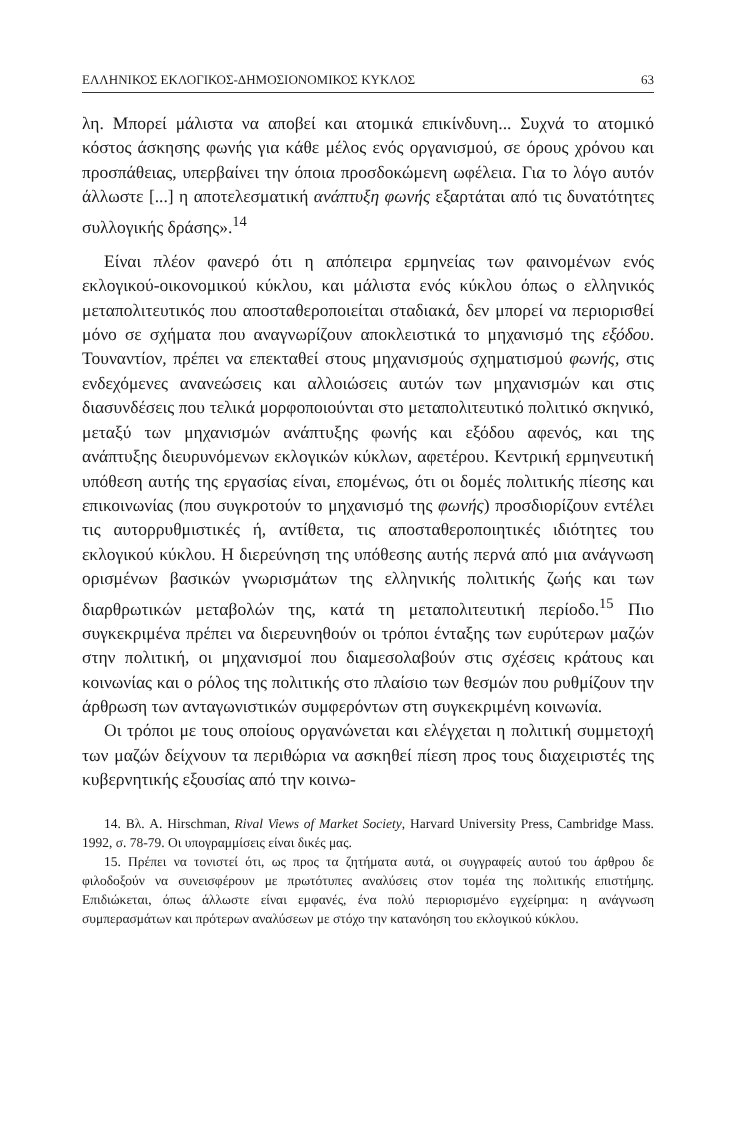ΕΛΛΗΝΙΚΟΣ ΕΚΛΟΓΙΚΟΣ-ΔΗΜΟΣΙΟΝΟΜΙΚΟΣ ΚΥΚΛΟΣ 63
λη. Μπορεί μάλιστα να αποβεί και ατομικά επικίνδυνη... Συχνά το ατομικό κόστος άσκησης φωνής για κάθε μέλος ενός οργανισμού, σε όρους χρόνου και προσπάθειας, υπερβαίνει την όποια προσδοκώμενη ωφέλεια. Για το λόγο αυτόν άλλωστε [...] η αποτελεσματική ανάπτυξη φωνής εξαρτάται από τις δυνατότητες συλλογικής δράσης».<sup>14</sup>
Είναι πλέον φανερό ότι η απόπειρα ερμηνείας των φαινομένων ενός εκλογικού-οικονομικού κύκλου, και μάλιστα ενός κύκλου όπως ο ελληνικός μεταπολιτευτικός που αποσταθεροποιείται σταδιακά, δεν μπορεί να περιορισθεί μόνο σε σχήματα που αναγνωρίζουν αποκλειστικά το μηχανισμό της εξόδου. Τουναντίον, πρέπει να επεκταθεί στους μηχανισμούς σχηματισμού φωνής, στις ενδεχόμενες ανανεώσεις και αλλοιώσεις αυτών των μηχανισμών και στις διασυνδέσεις που τελικά μορφοποιούνται στο μεταπολιτευτικό πολιτικό σκηνικό, μεταξύ των μηχανισμών ανάπτυξης φωνής και εξόδου αφενός, και της ανάπτυξης διευρυνόμενων εκλογικών κύκλων, αφετέρου. Κεντρική ερμηνευτική υπόθεση αυτής της εργασίας είναι, επομένως, ότι οι δομές πολιτικής πίεσης και επικοινωνίας (που συγκροτούν το μηχανισμό της φωνής) προσδιορίζουν εντέλει τις αυτορρυθμιστικές ή, αντίθετα, τις αποσταθεροποιητικές ιδιότητες του εκλογικού κύκλου. Η διερεύνηση της υπόθεσης αυτής περνά από μια ανάγνωση ορισμένων βασικών γνωρισμάτων της ελληνικής πολιτικής ζωής και των διαρθρωτικών μεταβολών της, κατά τη μεταπολιτευτική περίοδο.<sup>15</sup> Πιο συγκεκριμένα πρέπει να διερευνηθούν οι τρόποι ένταξης των ευρύτερων μαζών στην πολιτική, οι μηχανισμοί που διαμεσολαβούν στις σχέσεις κράτους και κοινωνίας και ο ρόλος της πολιτικής στο πλαίσιο των θεσμών που ρυθμίζουν την άρθρωση των ανταγωνιστικών συμφερόντων στη συγκεκριμένη κοινωνία.
Οι τρόποι με τους οποίους οργανώνεται και ελέγχεται η πολιτική συμμετοχή των μαζών δείχνουν τα περιθώρια να ασκηθεί πίεση προς τους διαχειριστές της κυβερνητικής εξουσίας από την κοινω-
14. Βλ. A. Hirschman, Rival Views of Market Society, Harvard University Press, Cambridge Mass. 1992, σ. 78-79. Οι υπογραμμίσεις είναι δικές μας.
15. Πρέπει να τονιστεί ότι, ως προς τα ζητήματα αυτά, οι συγγραφείς αυτού του άρθρου δε φιλοδοξούν να συνεισφέρουν με πρωτότυπες αναλύσεις στον τομέα της πολιτικής επιστήμης. Επιδιώκεται, όπως άλλωστε είναι εμφανές, ένα πολύ περιορισμένο εγχείρημα: η ανάγνωση συμπερασμάτων και πρότερων αναλύσεων με στόχο την κατανόηση του εκλογικού κύκλου.